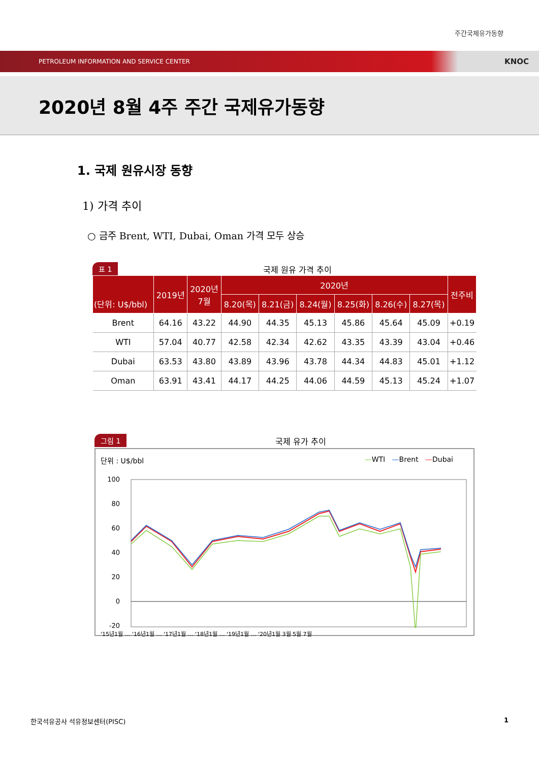주간국제유가동향
PETROLEUM INFORMATION AND SERVICE CENTER KNOC
2020년 8월 4주 주간 국제유가동향
1. 국제 원유시장 동향
1) 가격 추이
○ 금주 Brent, WTI, Dubai, Oman 가격 모두 상승
표 1 국제 원유 가격 추이
| (단위: U$/bbl) | 2019년 | 2020년 7월 | 2020년 | | | | | | 전주비 |
| --- | --- | --- | --- | --- | --- | --- | --- | --- | --- |
| | | | 8.20(목) | 8.21(금) | 8.24(월) | 8.25(화) | 8.26(수) | 8.27(목) | |
| Brent | 64.16 | 43.22 | 44.90 | 44.35 | 45.13 | 45.86 | 45.64 | 45.09 | +0.19 |
| WTI | 57.04 | 40.77 | 42.58 | 42.34 | 42.62 | 43.35 | 43.39 | 43.04 | +0.46 |
| Dubai | 63.53 | 43.80 | 43.89 | 43.96 | 43.78 | 44.34 | 44.83 | 45.01 | +1.12 |
| Oman | 63.91 | 43.41 | 44.17 | 44.25 | 44.06 | 44.59 | 45.13 | 45.24 | +1.07 |
그림 1 국제 유가 추이
단위 : U$/bbl —WTI —Brent —Dubai
100
80
60
40
20
0
-20
'15년1월 … '16년1월 … '17년1월 … '18년1월 … '19년1월 … '20년1월 3월 5월 7월
한국석유공사 석유정보센터(PISC) 1